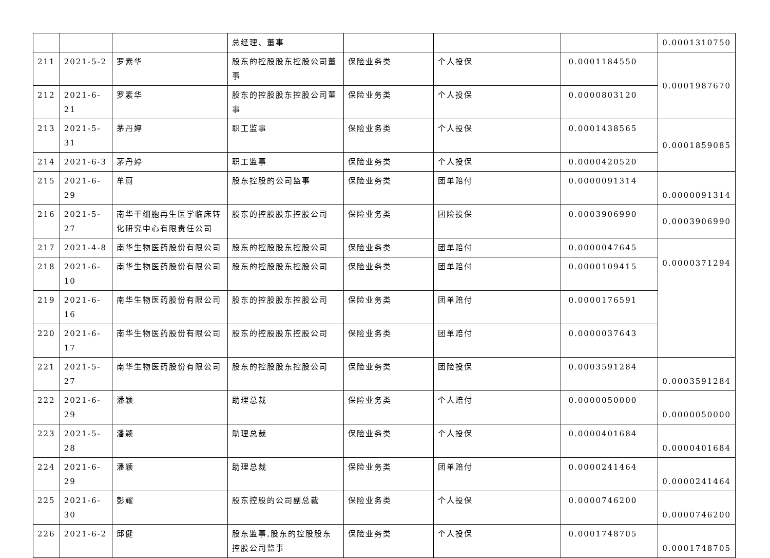| | | | 总经理、董事 | | | | 0.0001310750 |
| 211 | 2021-5-2 | 罗素华 | 股东的控股股东控股公司董事 | 保险业务类 | 个人投保 | 0.0001184550 | 0.0001987670 |
| 212 | 2021-6-21 | 罗素华 | 股东的控股股东控股公司董事 | 保险业务类 | 个人投保 | 0.0000803120 | |
| 213 | 2021-5-31 | 茅丹婷 | 职工监事 | 保险业务类 | 个人投保 | 0.0001438565 | 0.0001859085 |
| 214 | 2021-6-3 | 茅丹婷 | 职工监事 | 保险业务类 | 个人投保 | 0.0000420520 | |
| 215 | 2021-6-29 | 牟蔚 | 股东控股的公司监事 | 保险业务类 | 团单赔付 | 0.0000091314 | 0.0000091314 |
| 216 | 2021-5-27 | 南华干细胞再生医学临床转化研究中心有限责任公司 | 股东的控股股东控股公司 | 保险业务类 | 团险投保 | 0.0003906990 | 0.0003906990 |
| 217 | 2021-4-8 | 南华生物医药股份有限公司 | 股东的控股股东控股公司 | 保险业务类 | 团单赔付 | 0.0000047645 | 0.0000371294 |
| 218 | 2021-6-10 | 南华生物医药股份有限公司 | 股东的控股股东控股公司 | 保险业务类 | 团单赔付 | 0.0000109415 | |
| 219 | 2021-6-16 | 南华生物医药股份有限公司 | 股东的控股股东控股公司 | 保险业务类 | 团单赔付 | 0.0000176591 | |
| 220 | 2021-6-17 | 南华生物医药股份有限公司 | 股东的控股股东控股公司 | 保险业务类 | 团单赔付 | 0.0000037643 | |
| 221 | 2021-5-27 | 南华生物医药股份有限公司 | 股东的控股股东控股公司 | 保险业务类 | 团险投保 | 0.0003591284 | 0.0003591284 |
| 222 | 2021-6-29 | 潘颖 | 助理总裁 | 保险业务类 | 个人赔付 | 0.0000050000 | 0.0000050000 |
| 223 | 2021-5-28 | 潘颖 | 助理总裁 | 保险业务类 | 个人投保 | 0.0000401684 | 0.0000401684 |
| 224 | 2021-6-29 | 潘颖 | 助理总裁 | 保险业务类 | 团单赔付 | 0.0000241464 | 0.0000241464 |
| 225 | 2021-6-30 | 彭耀 | 股东控股的公司副总裁 | 保险业务类 | 个人投保 | 0.0000746200 | 0.0000746200 |
| 226 | 2021-6-2 | 邱健 | 股东监事,股东的控股股东控股公司监事 | 保险业务类 | 个人投保 | 0.0001748705 | 0.0001748705 |